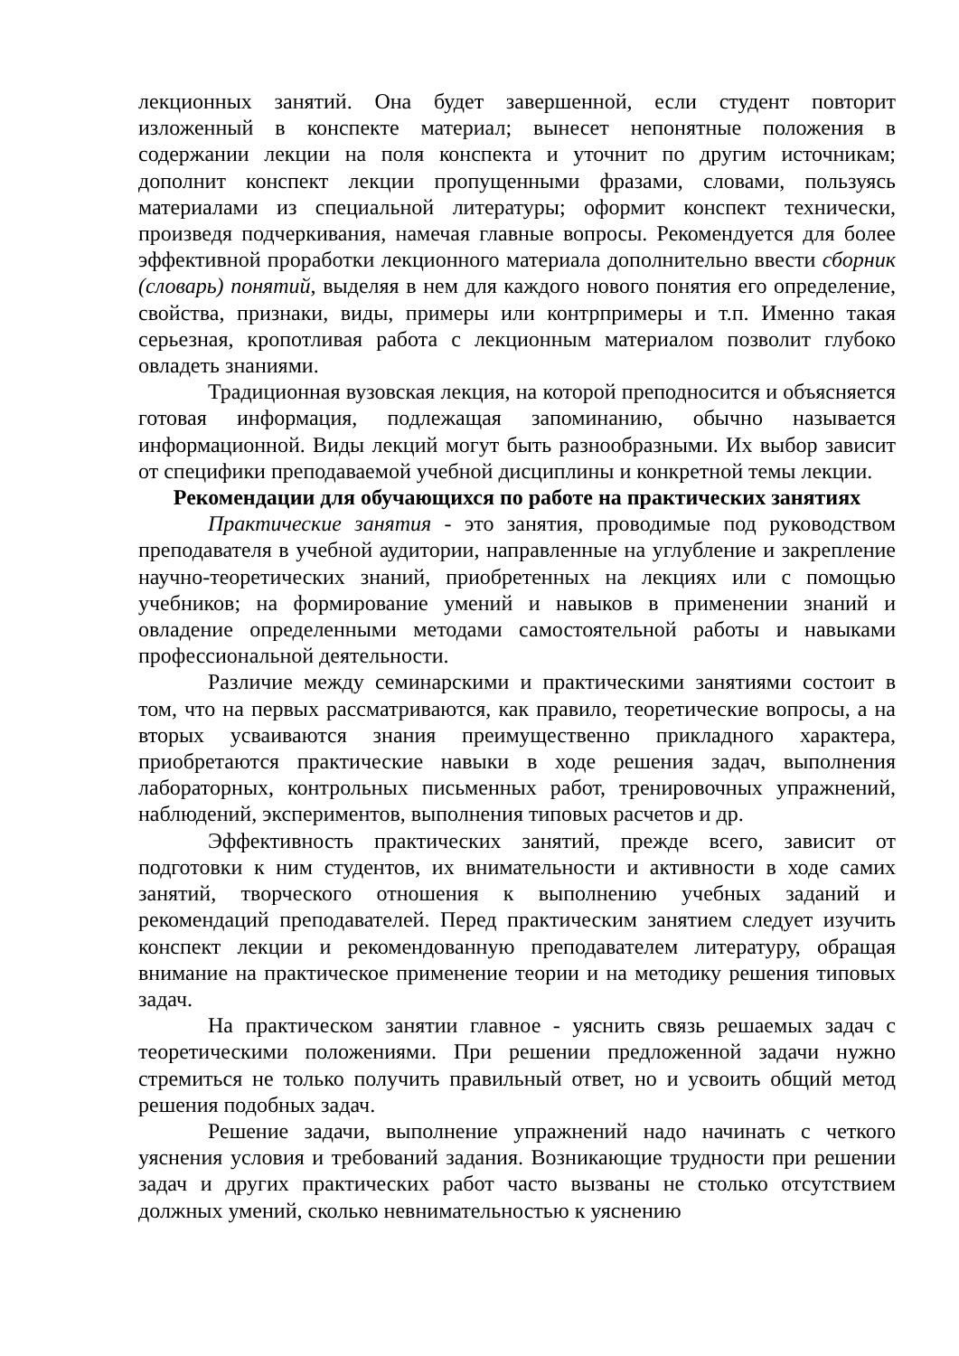лекционных занятий. Она будет завершенной, если студент повторит изложенный в конспекте материал; вынесет непонятные положения в содержании лекции на поля конспекта и уточнит по другим источникам; дополнит конспект лекции пропущенными фразами, словами, пользуясь материалами из специальной литературы; оформит конспект технически, произведя подчеркивания, намечая главные вопросы. Рекомендуется для более эффективной проработки лекционного материала дополнительно ввести сборник (словарь) понятий, выделяя в нем для каждого нового понятия его определение, свойства, признаки, виды, примеры или контрпримеры и т.п. Именно такая серьезная, кропотливая работа с лекционным материалом позволит глубоко овладеть знаниями.
Традиционная вузовская лекция, на которой преподносится и объясняется готовая информация, подлежащая запоминанию, обычно называется информационной. Виды лекций могут быть разнообразными. Их выбор зависит от специфики преподаваемой учебной дисциплины и конкретной темы лекции.
Рекомендации для обучающихся по работе на практических занятиях
Практические занятия - это занятия, проводимые под руководством преподавателя в учебной аудитории, направленные на углубление и закрепление научно-теоретических знаний, приобретенных на лекциях или с помощью учебников; на формирование умений и навыков в применении знаний и овладение определенными методами самостоятельной работы и навыками профессиональной деятельности.
Различие между семинарскими и практическими занятиями состоит в том, что на первых рассматриваются, как правило, теоретические вопросы, а на вторых усваиваются знания преимущественно прикладного характера, приобретаются практические навыки в ходе решения задач, выполнения лабораторных, контрольных письменных работ, тренировочных упражнений, наблюдений, экспериментов, выполнения типовых расчетов и др.
Эффективность практических занятий, прежде всего, зависит от подготовки к ним студентов, их внимательности и активности в ходе самих занятий, творческого отношения к выполнению учебных заданий и рекомендаций преподавателей. Перед практическим занятием следует изучить конспект лекции и рекомендованную преподавателем литературу, обращая внимание на практическое применение теории и на методику решения типовых задач.
На практическом занятии главное - уяснить связь решаемых задач с теоретическими положениями. При решении предложенной задачи нужно стремиться не только получить правильный ответ, но и усвоить общий метод решения подобных задач.
Решение задачи, выполнение упражнений надо начинать с четкого уяснения условия и требований задания. Возникающие трудности при решении задач и других практических работ часто вызваны не столько отсутствием должных умений, сколько невнимательностью к уяснению